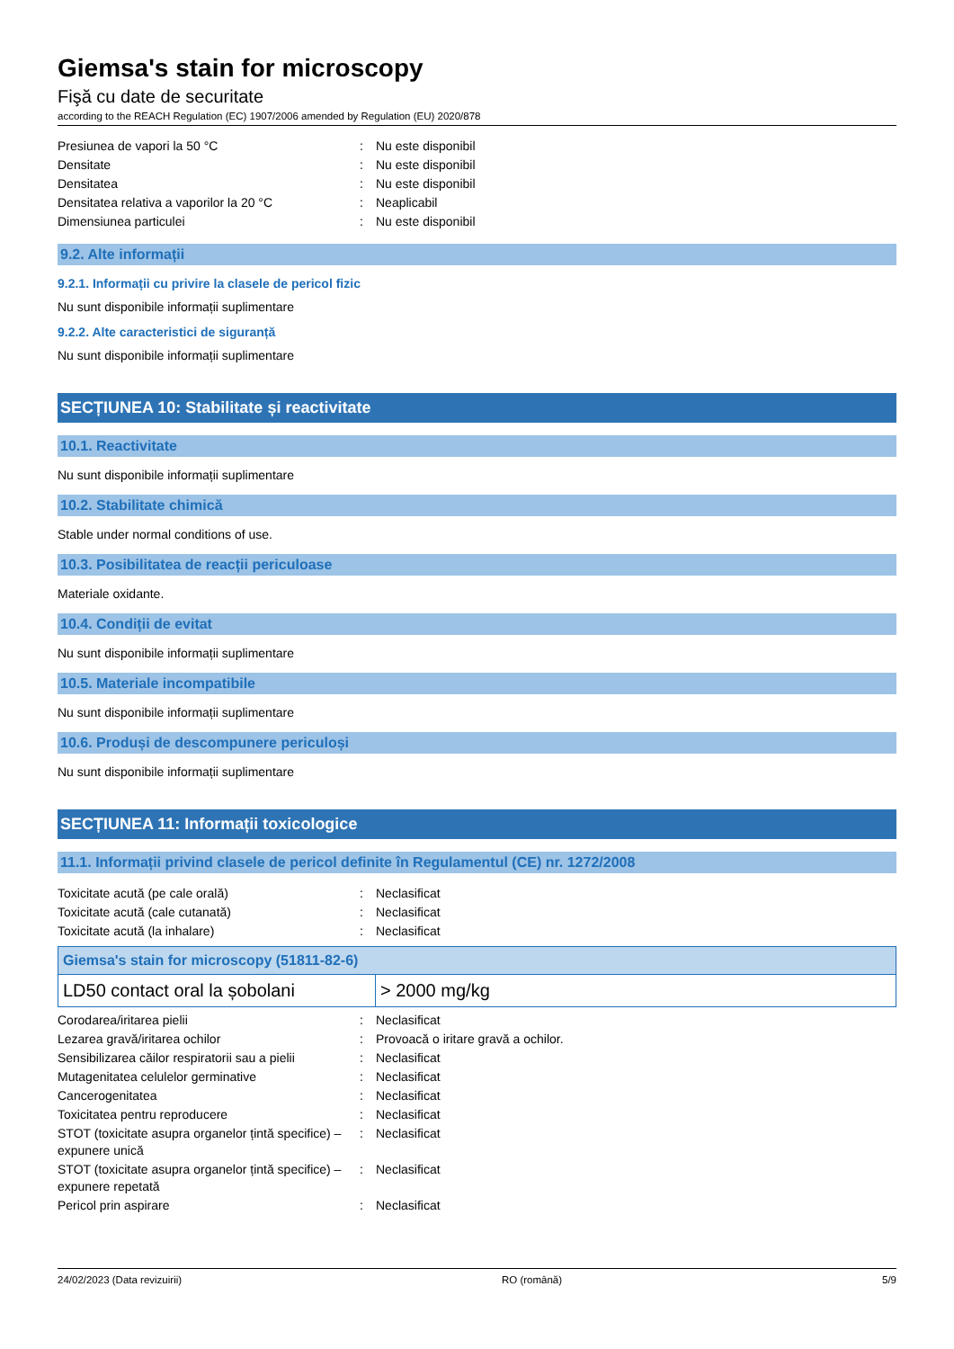Giemsa's stain for microscopy
Fişă cu date de securitate
according to the REACH Regulation (EC) 1907/2006 amended by Regulation (EU) 2020/878
| Presiunea de vapori la 50 °C | : | Nu este disponibil |
| Densitate | : | Nu este disponibil |
| Densitatea | : | Nu este disponibil |
| Densitatea relativa a vaporilor la 20 °C | : | Neaplicabil |
| Dimensiunea particulei | : | Nu este disponibil |
9.2. Alte informații
9.2.1. Informații cu privire la clasele de pericol fizic
Nu sunt disponibile informații suplimentare
9.2.2. Alte caracteristici de siguranță
Nu sunt disponibile informații suplimentare
SECȚIUNEA 10: Stabilitate și reactivitate
10.1. Reactivitate
Nu sunt disponibile informații suplimentare
10.2. Stabilitate chimică
Stable under normal conditions of use.
10.3. Posibilitatea de reacții periculoase
Materiale oxidante.
10.4. Condiții de evitat
Nu sunt disponibile informații suplimentare
10.5. Materiale incompatibile
Nu sunt disponibile informații suplimentare
10.6. Produși de descompunere periculoși
Nu sunt disponibile informații suplimentare
SECȚIUNEA 11: Informații toxicologice
11.1. Informații privind clasele de pericol definite în Regulamentul (CE) nr. 1272/2008
| Toxicitate acută (pe cale orală) | : | Neclasificat |
| Toxicitate acută (cale cutanată) | : | Neclasificat |
| Toxicitate acută (la inhalare) | : | Neclasificat |
| Giemsa's stain for microscopy (51811-82-6) | |
| --- | --- |
| LD50 contact oral la șobolani | > 2000 mg/kg |
| Corodarea/iritarea pielii | : | Neclasificat |
| Lezarea gravă/iritarea ochilor | : | Provoacă o iritare gravă a ochilor. |
| Sensibilizarea căilor respiratorii sau a pielii | : | Neclasificat |
| Mutagenitatea celulelor germinative | : | Neclasificat |
| Cancerogenitatea | : | Neclasificat |
| Toxicitatea pentru reproducere | : | Neclasificat |
| STOT (toxicitate asupra organelor țintă specifice) – expunere unică | : | Neclasificat |
| STOT (toxicitate asupra organelor țintă specifice) – expunere repetată | : | Neclasificat |
| Pericol prin aspirare | : | Neclasificat |
24/02/2023 (Data revizuirii) RO (română) 5/9